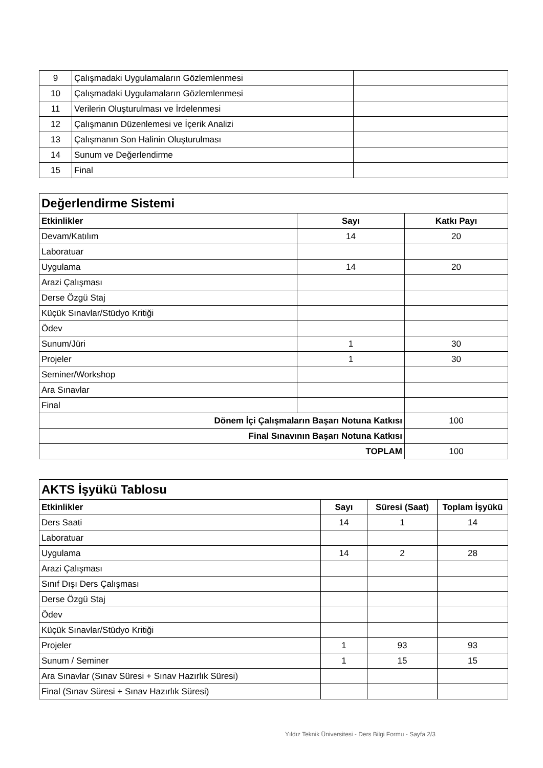| 9 | Çalışmadaki Uygulamaların Gözlemlenmesi | |
| 10 | Çalışmadaki Uygulamaların Gözlemlenmesi | |
| 11 | Verilerin Oluşturulması ve İrdelenmesi | |
| 12 | Çalışmanın Düzenlemesi ve İçerik Analizi | |
| 13 | Çalışmanın Son Halinin Oluşturulması | |
| 14 | Sunum ve Değerlendirme | |
| 15 | Final | |
| Değerlendirme Sistemi | | |
| Etkinlikler | Sayı | Katkı Payı |
| Devam/Katılım | 14 | 20 |
| Laboratuar | | |
| Uygulama | 14 | 20 |
| Arazi Çalışması | | |
| Derse Özgü Staj | | |
| Küçük Sınavlar/Stüdyo Kritiği | | |
| Ödev | | |
| Sunum/Jüri | 1 | 30 |
| Projeler | 1 | 30 |
| Seminer/Workshop | | |
| Ara Sınavlar | | |
| Final | | |
| Dönem İçi Çalışmaların Başarı Notuna Katkısı | | 100 |
| Final Sınavının Başarı Notuna Katkısı | | |
| TOPLAM | | 100 |
| AKTS İşyükü Tablosu | | | |
| Etkinlikler | Sayı | Süresi (Saat) | Toplam İşyükü |
| Ders Saati | 14 | 1 | 14 |
| Laboratuar | | | |
| Uygulama | 14 | 2 | 28 |
| Arazi Çalışması | | | |
| Sınıf Dışı Ders Çalışması | | | |
| Derse Özgü Staj | | | |
| Ödev | | | |
| Küçük Sınavlar/Stüdyo Kritiği | | | |
| Projeler | 1 | 93 | 93 |
| Sunum / Seminer | 1 | 15 | 15 |
| Ara Sınavlar (Sınav Süresi + Sınav Hazırlık Süresi) | | | |
| Final (Sınav Süresi + Sınav Hazırlık Süresi) | | | |
Yıldız Teknik Üniversitesi - Ders Bilgi Formu - Sayfa 2/3